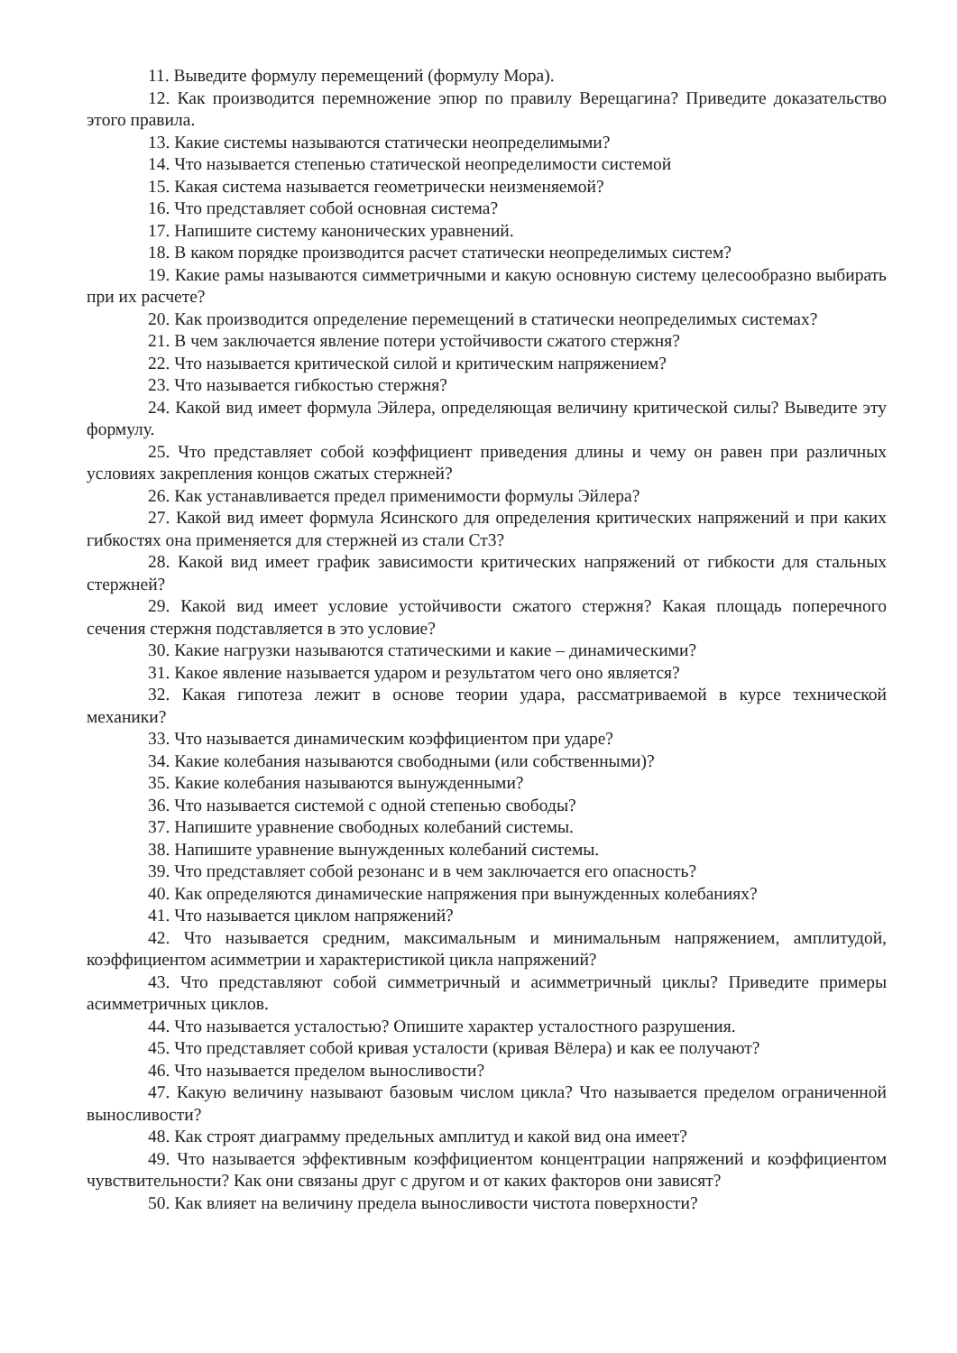11. Выведите формулу перемещений (формулу Мора).
12. Как производится перемножение эпюр по правилу Верещагина? Приведите доказательство этого правила.
13. Какие системы называются статически неопределимыми?
14. Что называется степенью статической неопределимости системой
15. Какая система называется геометрически неизменяемой?
16. Что представляет собой основная система?
17. Напишите систему канонических уравнений.
18. В каком порядке производится расчет статически неопределимых систем?
19. Какие рамы называются симметричными и какую основную систему целесообразно выбирать при их расчете?
20. Как производится определение перемещений в статически неопределимых системах?
21. В чем заключается явление потери устойчивости сжатого стержня?
22. Что называется критической силой и критическим напряжением?
23. Что называется гибкостью стержня?
24. Какой вид имеет формула Эйлера, определяющая величину критической силы? Выведите эту формулу.
25. Что представляет собой коэффициент приведения длины и чему он равен при различных условиях закрепления концов сжатых стержней?
26. Как устанавливается предел применимости формулы Эйлера?
27. Какой вид имеет формула Ясинского для определения критических напряжений и при каких гибкостях она применяется для стержней из стали Ст3?
28. Какой вид имеет график зависимости критических напряжений от гибкости для стальных стержней?
29. Какой вид имеет условие устойчивости сжатого стержня? Какая площадь поперечного сечения стержня подставляется в это условие?
30. Какие нагрузки называются статическими и какие – динамическими?
31. Какое явление называется ударом и результатом чего оно является?
32. Какая гипотеза лежит в основе теории удара, рассматриваемой в курсе технической механики?
33. Что называется динамическим коэффициентом при ударе?
34. Какие колебания называются свободными (или собственными)?
35. Какие колебания называются вынужденными?
36. Что называется системой с одной степенью свободы?
37. Напишите уравнение свободных колебаний системы.
38. Напишите уравнение вынужденных колебаний системы.
39. Что представляет собой резонанс и в чем заключается его опасность?
40. Как определяются динамические напряжения при вынужденных колебаниях?
41. Что называется циклом напряжений?
42. Что называется средним, максимальным и минимальным напряжением, амплитудой, коэффициентом асимметрии и характеристикой цикла напряжений?
43. Что представляют собой симметричный и асимметричный циклы? Приведите примеры асимметричных циклов.
44. Что называется усталостью? Опишите характер усталостного разрушения.
45. Что представляет собой кривая усталости (кривая Вёлера) и как ее получают?
46. Что называется пределом выносливости?
47. Какую величину называют базовым числом цикла? Что называется пределом ограниченной выносливости?
48. Как строят диаграмму предельных амплитуд и какой вид она имеет?
49. Что называется эффективным коэффициентом концентрации напряжений и коэффициентом чувствительности? Как они связаны друг с другом и от каких факторов они зависят?
50. Как влияет на величину предела выносливости чистота поверхности?